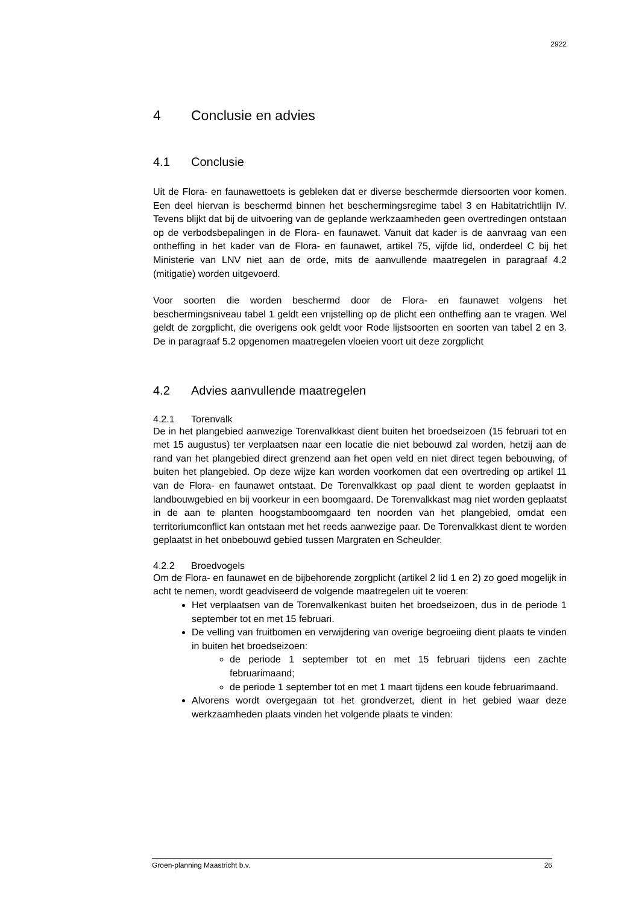2922
4 Conclusie en advies
4.1 Conclusie
Uit de Flora- en faunawettoets is gebleken dat er diverse beschermde diersoorten voor komen. Een deel hiervan is beschermd binnen het beschermingsregime tabel 3 en Habitatrichtlijn IV. Tevens blijkt dat bij de uitvoering van de geplande werkzaamheden geen overtredingen ontstaan op de verbodsbepalingen in de Flora- en faunawet. Vanuit dat kader is de aanvraag van een ontheffing in het kader van de Flora- en faunawet, artikel 75, vijfde lid, onderdeel C bij het Ministerie van LNV niet aan de orde, mits de aanvullende maatregelen in paragraaf 4.2 (mitigatie) worden uitgevoerd.
Voor soorten die worden beschermd door de Flora- en faunawet volgens het beschermingsniveau tabel 1 geldt een vrijstelling op de plicht een ontheffing aan te vragen. Wel geldt de zorgplicht, die overigens ook geldt voor Rode lijstsoorten en soorten van tabel 2 en 3. De in paragraaf 5.2 opgenomen maatregelen vloeien voort uit deze zorgplicht
4.2 Advies aanvullende maatregelen
4.2.1 Torenvalk
De in het plangebied aanwezige Torenvalkkast dient buiten het broedseizoen (15 februari tot en met 15 augustus) ter verplaatsen naar een locatie die niet bebouwd zal worden, hetzij aan de rand van het plangebied direct grenzend aan het open veld en niet direct tegen bebouwing, of buiten het plangebied. Op deze wijze kan worden voorkomen dat een overtreding op artikel 11 van de Flora- en faunawet ontstaat. De Torenvalkkast op paal dient te worden geplaatst in landbouwgebied en bij voorkeur in een boomgaard. De Torenvalkkast mag niet worden geplaatst in de aan te planten hoogstamboomgaard ten noorden van het plangebied, omdat een territoriumconflict kan ontstaan met het reeds aanwezige paar. De Torenvalkkast dient te worden geplaatst in het onbebouwd gebied tussen Margraten en Scheulder.
4.2.2 Broedvogels
Om de Flora- en faunawet en de bijbehorende zorgplicht (artikel 2 lid 1 en 2) zo goed mogelijk in acht te nemen, wordt geadviseerd de volgende maatregelen uit te voeren:
Het verplaatsen van de Torenvalkenkast buiten het broedseizoen, dus in de periode 1 september tot en met 15 februari.
De velling van fruitbomen en verwijdering van overige begroeiing dient plaats te vinden in buiten het broedseizoen:
de periode 1 september tot en met 15 februari tijdens een zachte februarimaand;
de periode 1 september tot en met 1 maart tijdens een koude februarimaand.
Alvorens wordt overgegaan tot het grondverzet, dient in het gebied waar deze werkzaamheden plaats vinden het volgende plaats te vinden:
Groen-planning Maastricht b.v. 26